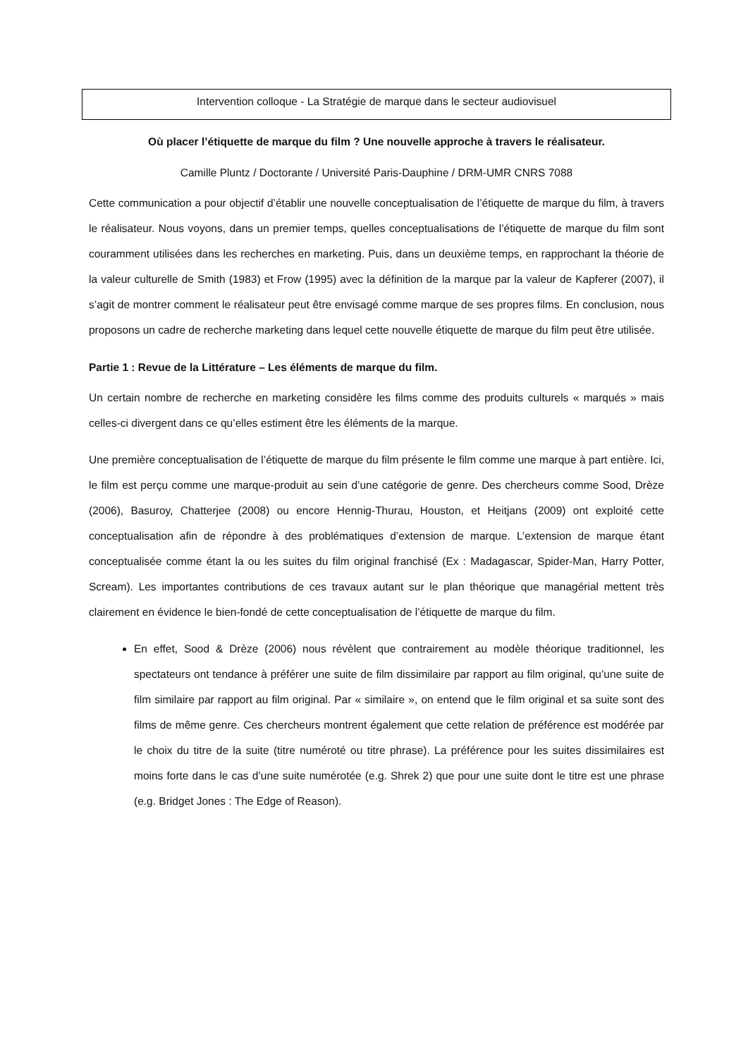Intervention colloque - La Stratégie de marque dans le secteur audiovisuel
Où placer l’étiquette de marque du film ? Une nouvelle approche à travers le réalisateur.
Camille Pluntz / Doctorante / Université Paris-Dauphine / DRM-UMR CNRS 7088
Cette communication a pour objectif d’établir une nouvelle conceptualisation de l’étiquette de marque du film, à travers le réalisateur. Nous voyons, dans un premier temps, quelles conceptualisations de l’étiquette de marque du film sont couramment utilisées dans les recherches en marketing. Puis, dans un deuxième temps, en rapprochant la théorie de la valeur culturelle de Smith (1983) et Frow (1995) avec la définition de la marque par la valeur de Kapferer (2007), il s’agit de montrer comment le réalisateur peut être envisagé comme marque de ses propres films. En conclusion, nous proposons un cadre de recherche marketing dans lequel cette nouvelle étiquette de marque du film peut être utilisée.
Partie 1 : Revue de la Littérature – Les éléments de marque du film.
Un certain nombre de recherche en marketing considère les films comme des produits culturels « marqués » mais celles-ci divergent dans ce qu’elles estiment être les éléments de la marque.
Une première conceptualisation de l’étiquette de marque du film présente le film comme une marque à part entière. Ici, le film est perçu comme une marque-produit au sein d’une catégorie de genre. Des chercheurs comme Sood, Drèze (2006), Basuroy, Chatterjee (2008) ou encore Hennig-Thurau, Houston, et Heitjans (2009) ont exploité cette conceptualisation afin de répondre à des problématiques d’extension de marque. L’extension de marque étant conceptualisée comme étant la ou les suites du film original franchisé (Ex : Madagascar, Spider-Man, Harry Potter, Scream). Les importantes contributions de ces travaux autant sur le plan théorique que managérial mettent très clairement en évidence le bien-fondé de cette conceptualisation de l’étiquette de marque du film.
En effet, Sood & Drèze (2006) nous révèlent que contrairement au modèle théorique traditionnel, les spectateurs ont tendance à préférer une suite de film dissimilaire par rapport au film original, qu’une suite de film similaire par rapport au film original. Par « similaire », on entend que le film original et sa suite sont des films de même genre. Ces chercheurs montrent également que cette relation de préférence est modérée par le choix du titre de la suite (titre numéroté ou titre phrase). La préférence pour les suites dissimilaires est moins forte dans le cas d’une suite numérotée (e.g. Shrek 2) que pour une suite dont le titre est une phrase (e.g. Bridget Jones : The Edge of Reason).